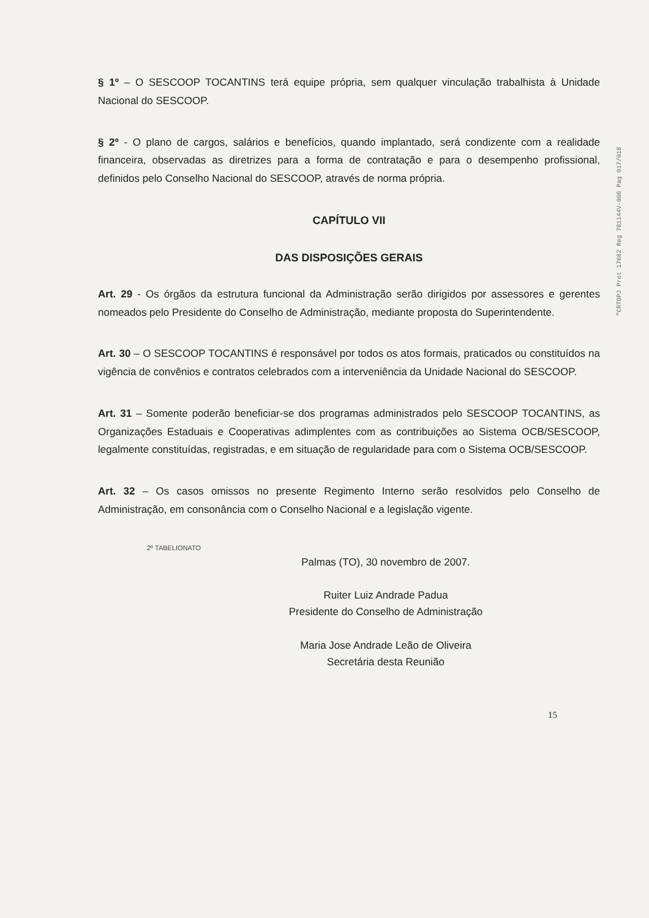"CRTDPJ Prot 17662 Reg 781144V-006 Pag 017/018
§ 1º – O SESCOOP TOCANTINS terá equipe própria, sem qualquer vinculação trabalhista à Unidade Nacional do SESCOOP.
§ 2º - O plano de cargos, salários e benefícios, quando implantado, será condizente com a realidade financeira, observadas as diretrizes para a forma de contratação e para o desempenho profissional, definidos pelo Conselho Nacional do SESCOOP, através de norma própria.
CAPÍTULO VII
DAS DISPOSIÇÕES GERAIS
Art. 29 - Os órgãos da estrutura funcional da Administração serão dirigidos por assessores e gerentes nomeados pelo Presidente do Conselho de Administração, mediante proposta do Superintendente.
Art. 30 – O SESCOOP TOCANTINS é responsável por todos os atos formais, praticados ou constituídos na vigência de convênios e contratos celebrados com a interveniência da Unidade Nacional do SESCOOP.
Art. 31 – Somente poderão beneficiar-se dos programas administrados pelo SESCOOP TOCANTINS, as Organizações Estaduais e Cooperativas adimplentes com as contribuições ao Sistema OCB/SESCOOP, legalmente constituídas, registradas, e em situação de regularidade para com o Sistema OCB/SESCOOP.
Art. 32 – Os casos omissos no presente Regimento Interno serão resolvidos pelo Conselho de Administração, em consonância com o Conselho Nacional e a legislação vigente.
2º TABELIONATO
Palmas (TO), 30 novembro de 2007.
Ruiter Luiz Andrade Padua
Presidente do Conselho de Administração
Maria Jose Andrade Leão de Oliveira
Secretária desta Reunião
15